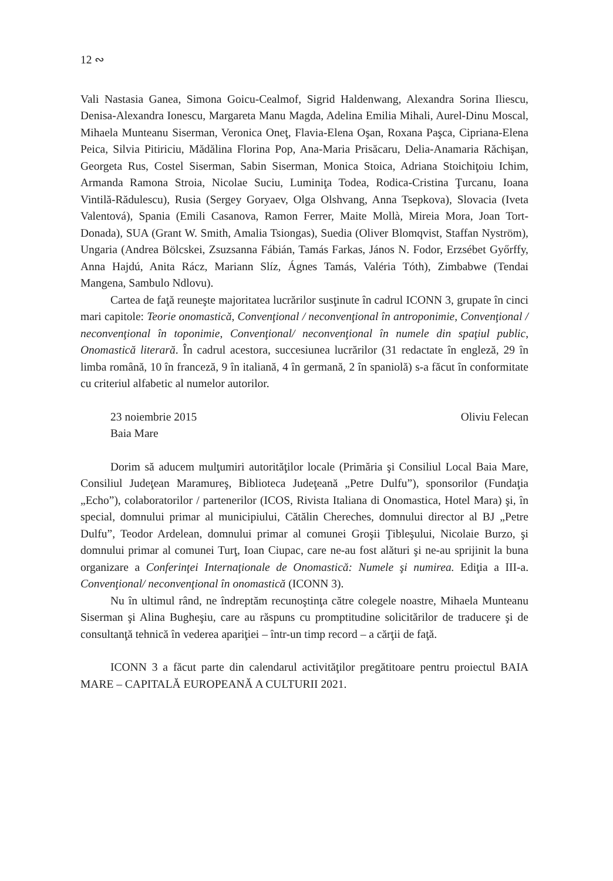12 ∾
Vali Nastasia Ganea, Simona Goicu-Cealmof, Sigrid Haldenwang, Alexandra Sorina Iliescu, Denisa-Alexandra Ionescu, Margareta Manu Magda, Adelina Emilia Mihali, Aurel-Dinu Moscal, Mihaela Munteanu Siserman, Veronica Oneţ, Flavia-Elena Oşan, Roxana Paşca, Cipriana-Elena Peica, Silvia Pitiriciu, Mădălina Florina Pop, Ana-Maria Prisăcaru, Delia-Anamaria Răchişan, Georgeta Rus, Costel Siserman, Sabin Siserman, Monica Stoica, Adriana Stoichiţoiu Ichim, Armanda Ramona Stroia, Nicolae Suciu, Luminiţa Todea, Rodica-Cristina Ţurcanu, Ioana Vintilă-Rădulescu), Rusia (Sergey Goryaev, Olga Olshvang, Anna Tsepkova), Slovacia (Iveta Valentová), Spania (Emili Casanova, Ramon Ferrer, Maite Mollà, Mireia Mora, Joan Tort-Donada), SUA (Grant W. Smith, Amalia Tsiongas), Suedia (Oliver Blomqvist, Staffan Nyström), Ungaria (Andrea Bölcskei, Zsuzsanna Fábián, Tamás Farkas, János N. Fodor, Erzsébet Győrffy, Anna Hajdú, Anita Rácz, Mariann Slíz, Ágnes Tamás, Valéria Tóth), Zimbabwe (Tendai Mangena, Sambulo Ndlovu).
Cartea de faţă reuneşte majoritatea lucrărilor susţinute în cadrul ICONN 3, grupate în cinci mari capitole: Teorie onomastică, Convenţional / neconvenţional în antroponimie, Convenţional / neconvenţional în toponimie, Convenţional/ neconvenţional în numele din spaţiul public, Onomastică literară. În cadrul acestora, succesiunea lucrărilor (31 redactate în engleză, 29 în limba română, 10 în franceză, 9 în italiană, 4 în germană, 2 în spaniolă) s-a făcut în conformitate cu criteriul alfabetic al numelor autorilor.
23 noiembrie 2015
Baia Mare Oliviu Felecan
Dorim să aducem mulţumiri autorităţilor locale (Primăria şi Consiliul Local Baia Mare, Consiliul Judeţean Maramureş, Biblioteca Judeţeană „Petre Dulfu”), sponsorilor (Fundaţia „Echo”), colaboratorilor / partenerilor (ICOS, Rivista Italiana di Onomastica, Hotel Mara) şi, în special, domnului primar al municipiului, Cătălin Chereches, domnului director al BJ „Petre Dulfu”, Teodor Ardelean, domnului primar al comunei Groşii Ţibleşului, Nicolaie Burzo, şi domnului primar al comunei Turţ, Ioan Ciupac, care ne-au fost alături şi ne-au sprijinit la buna organizare a Conferinţei Internaţionale de Onomastică: Numele şi numirea. Ediţia a III-a. Convenţional/ neconvenţional în onomastică (ICONN 3).
Nu în ultimul rând, ne îndreptăm recunoştinţa către colegele noastre, Mihaela Munteanu Siserman şi Alina Bugheşiu, care au răspuns cu promptitudine solicitărilor de traducere şi de consultanţă tehnică în vederea apariţiei – într-un timp record – a cărţii de faţă.
ICONN 3 a făcut parte din calendarul activităţilor pregătitoare pentru proiectul BAIA MARE – CAPITALĂ EUROPEANĂ A CULTURII 2021.